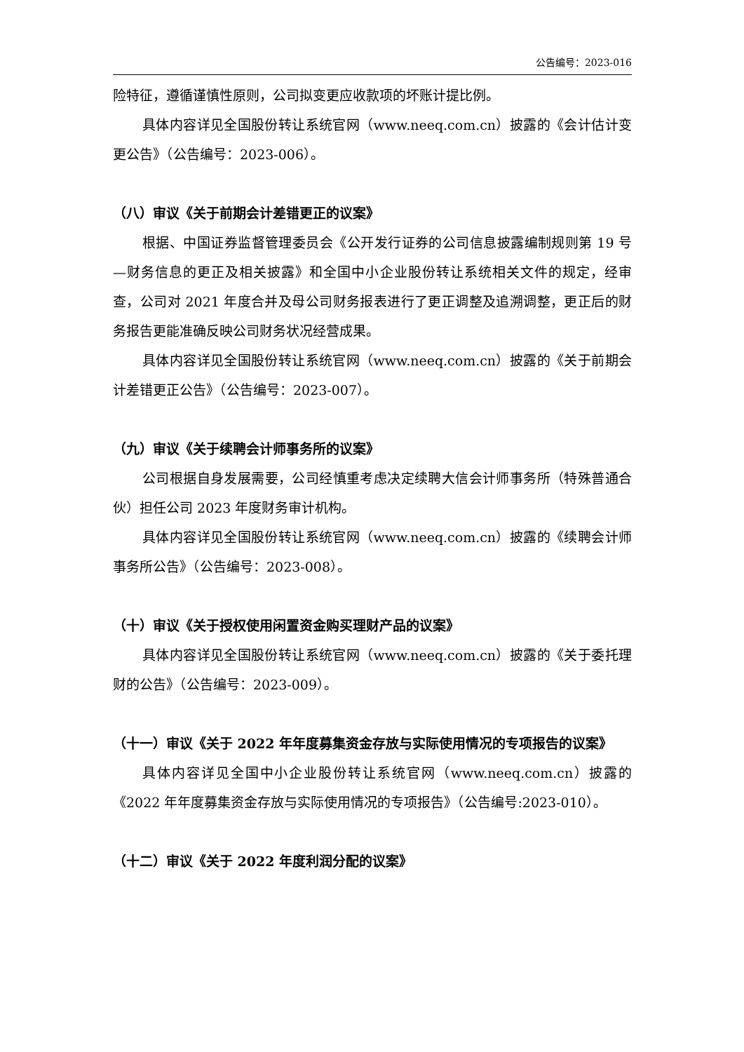公告编号：2023-016
险特征，遵循谨慎性原则，公司拟变更应收款项的坏账计提比例。
具体内容详见全国股份转让系统官网（www.neeq.com.cn）披露的《会计估计变更公告》（公告编号：2023-006）。
（八）审议《关于前期会计差错更正的议案》
根据、中国证券监督管理委员会《公开发行证券的公司信息披露编制规则第 19 号—财务信息的更正及相关披露》和全国中小企业股份转让系统相关文件的规定，经审查，公司对 2021 年度合并及母公司财务报表进行了更正调整及追溯调整，更正后的财务报告更能准确反映公司财务状况经营成果。
具体内容详见全国股份转让系统官网（www.neeq.com.cn）披露的《关于前期会计差错更正公告》（公告编号：2023-007）。
（九）审议《关于续聘会计师事务所的议案》
公司根据自身发展需要，公司经慎重考虑决定续聘大信会计师事务所（特殊普通合伙）担任公司 2023 年度财务审计机构。
具体内容详见全国股份转让系统官网（www.neeq.com.cn）披露的《续聘会计师事务所公告》（公告编号：2023-008）。
（十）审议《关于授权使用闲置资金购买理财产品的议案》
具体内容详见全国股份转让系统官网（www.neeq.com.cn）披露的《关于委托理财的公告》（公告编号：2023-009）。
（十一）审议《关于 2022 年年度募集资金存放与实际使用情况的专项报告的议案》
具体内容详见全国中小企业股份转让系统官网（www.neeq.com.cn）披露的《2022 年年度募集资金存放与实际使用情况的专项报告》（公告编号:2023-010）。
（十二）审议《关于 2022 年度利润分配的议案》